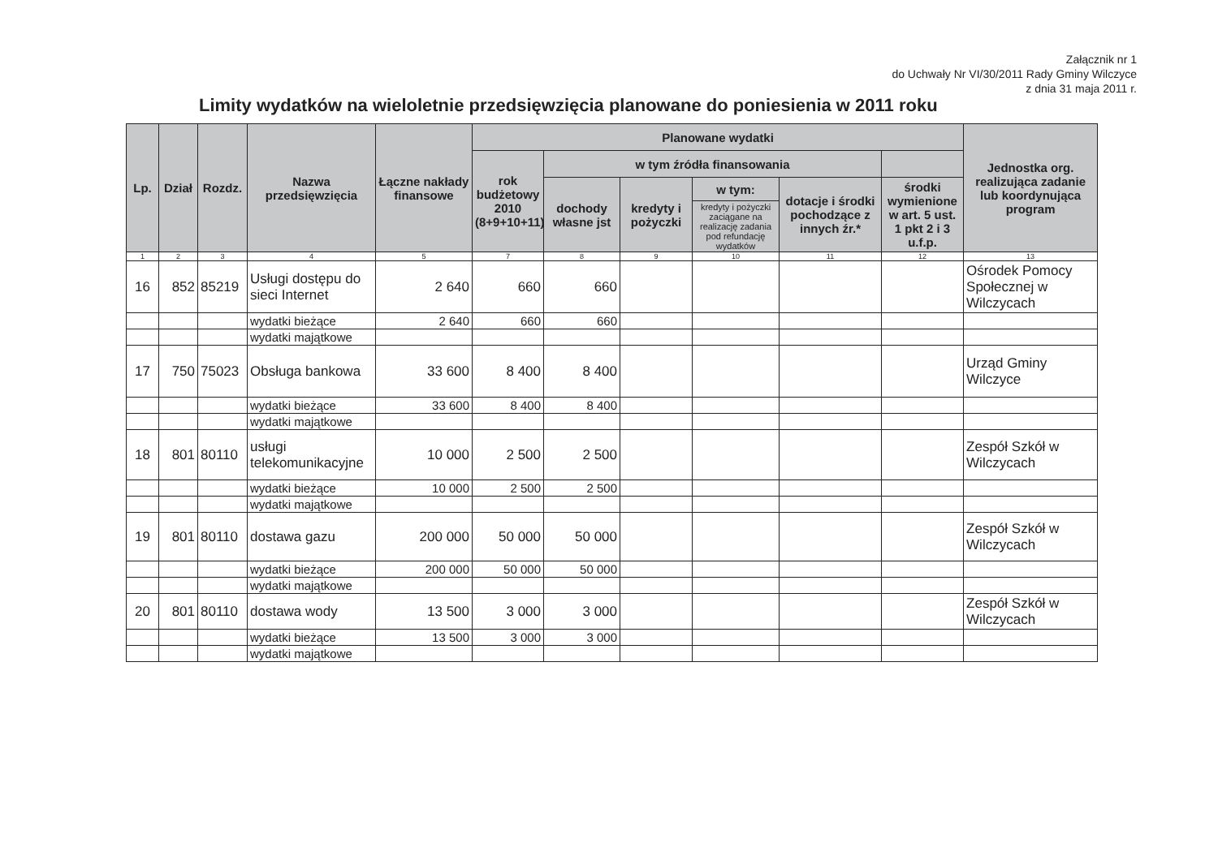Załącznik nr 1
do Uchwały Nr VI/30/2011 Rady Gminy Wilczyce
z dnia 31 maja 2011 r.
Limity wydatków na wieloletnie przedsięwzięcia planowane do poniesienia w 2011 roku
| Lp. | Dział | Rozdz. | Nazwa przedsięwzięcia | Łączne nakłady finansowe | Planowane wydatki | | | | | | Jednostka org. realizująca zadanie lub koordynująca program |
| --- | --- | --- | --- | --- | --- | --- | --- | --- | --- | --- | --- |
| | | | | | rok budżetowy 2010 (8+9+10+11) | w tym źródła finansowania | | | | | |
| | | | | | | dochody własne jst | kredyty i pożyczki | w tym: | dotacje i środki pochodzące z innych źr.* | środki wymienione w art. 5 ust. 1 pkt 2 i 3 u.f.p. | |
| | | | | | | | | kredyty i pożyczki zaciągane na realizację zadania pod refundację wydatków | | | |
| 1 | 2 | 3 | 4 | 5 | 7 | 8 | 9 | 10 | 11 | 12 | 13 |
| 16 | 852 | 85219 | Usługi dostępu do sieci Internet | 2 640 | 660 | 660 | | | | | Ośrodek Pomocy Społecznej w Wilczycach |
| | | | wydatki bieżące | 2 640 | 660 | 660 | | | | | |
| | | | wydatki majątkowe | | | | | | | | |
| 17 | 750 | 75023 | Obsługa bankowa | 33 600 | 8 400 | 8 400 | | | | | Urząd Gminy Wilczyce |
| | | | wydatki bieżące | 33 600 | 8 400 | 8 400 | | | | | |
| | | | wydatki majątkowe | | | | | | | | |
| 18 | 801 | 80110 | usługi telekomunikacyjne | 10 000 | 2 500 | 2 500 | | | | | Zespół Szkół w Wilczycach |
| | | | wydatki bieżące | 10 000 | 2 500 | 2 500 | | | | | |
| | | | wydatki majątkowe | | | | | | | | |
| 19 | 801 | 80110 | dostawa gazu | 200 000 | 50 000 | 50 000 | | | | | Zespół Szkół w Wilczycach |
| | | | wydatki bieżące | 200 000 | 50 000 | 50 000 | | | | | |
| | | | wydatki majątkowe | | | | | | | | |
| 20 | 801 | 80110 | dostawa wody | 13 500 | 3 000 | 3 000 | | | | | Zespół Szkół w Wilczycach |
| | | | wydatki bieżące | 13 500 | 3 000 | 3 000 | | | | | |
| | | | wydatki majątkowe | | | | | | | | |